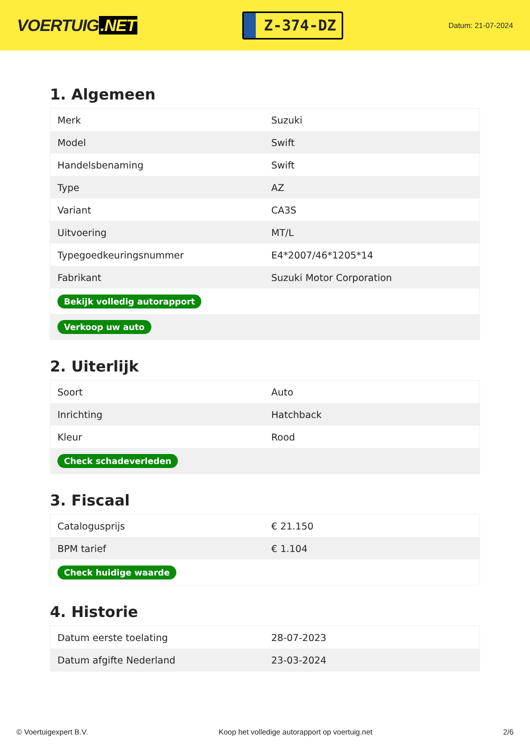VOERTUIG.NET
Z-374-DZ
Datum: 21-07-2024
1. Algemeen
| Merk | Suzuki |
| Model | Swift |
| Handelsbenaming | Swift |
| Type | AZ |
| Variant | CA3S |
| Uitvoering | MT/L |
| Typegoedkeuringsnummer | E4*2007/46*1205*14 |
| Fabrikant | Suzuki Motor Corporation |
| Bekijk volledig autorapport | |
| Verkoop uw auto | |
2. Uiterlijk
| Soort | Auto |
| Inrichting | Hatchback |
| Kleur | Rood |
| Check schadeverleden | |
3. Fiscaal
| Catalogusprijs | € 21.150 |
| BPM tarief | € 1.104 |
| Check huidige waarde | |
4. Historie
| Datum eerste toelating | 28-07-2023 |
| Datum afgifte Nederland | 23-03-2024 |
© Voertuigexpert B.V. Koop het volledige autorapport op voertuig.net 2/6